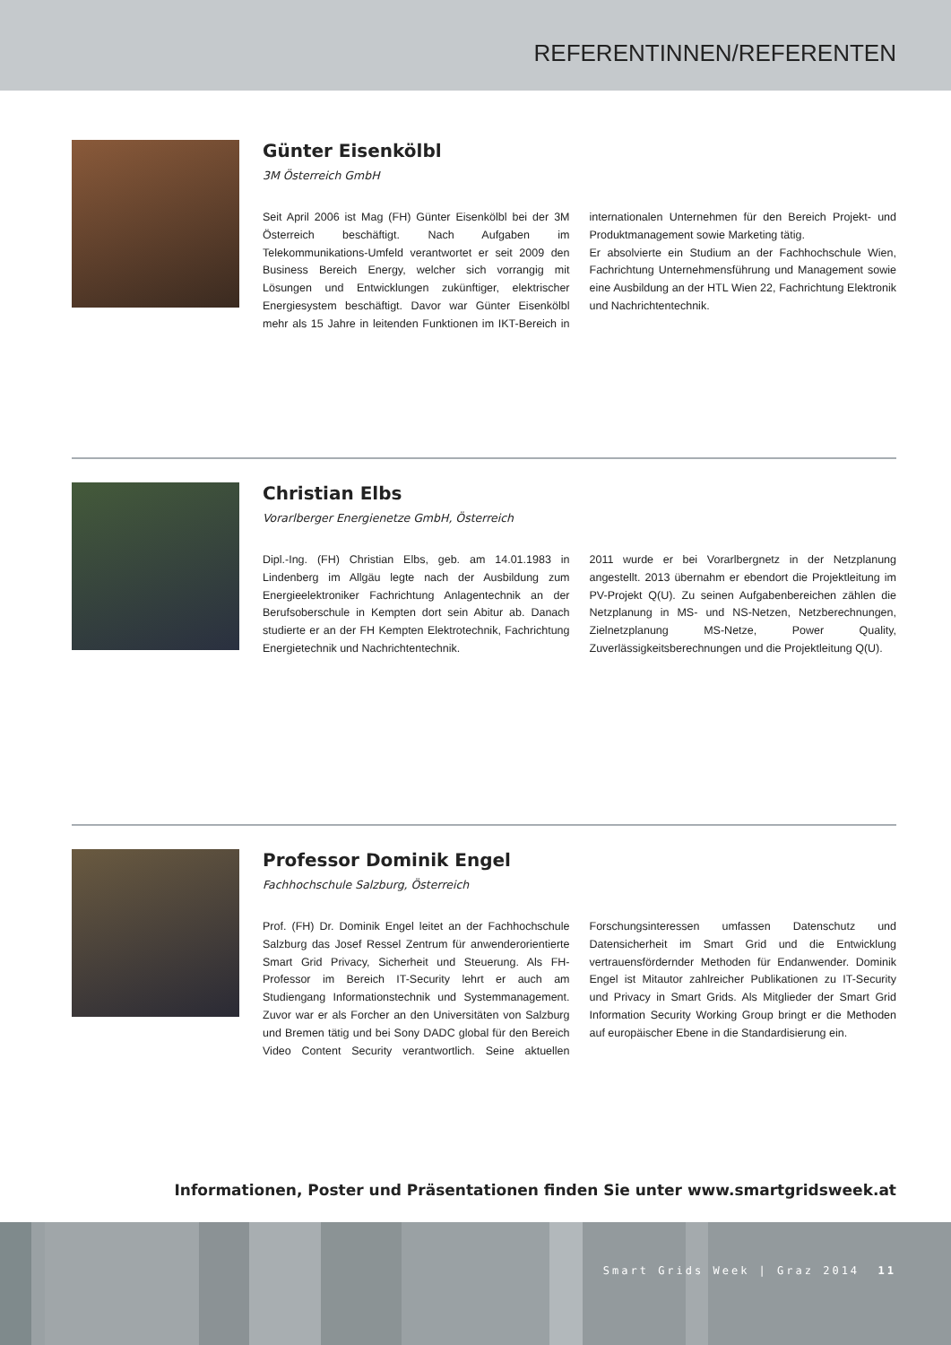REFERENTINNEN/REFERENTEN
Günter Eisenkölbl
3M Österreich GmbH
Seit April 2006 ist Mag (FH) Günter Eisenkölbl bei der 3M Österreich beschäftigt. Nach Aufgaben im Telekommunikations-Umfeld verantwortet er seit 2009 den Business Bereich Energy, welcher sich vorrangig mit Lösungen und Entwicklungen zukünftiger, elektrischer Energiesystem beschäftigt. Davor war Günter Eisenkölbl mehr als 15 Jahre in leitenden Funktionen im IKT-Bereich in internationalen Unternehmen für den Bereich Projekt- und Produktmanagement sowie Marketing tätig.
Er absolvierte ein Studium an der Fachhochschule Wien, Fachrichtung Unternehmensführung und Management sowie eine Ausbildung an der HTL Wien 22, Fachrichtung Elektronik und Nachrichtentechnik.
Christian Elbs
Vorarlberger Energienetze GmbH, Österreich
Dipl.-Ing. (FH) Christian Elbs, geb. am 14.01.1983 in Lindenberg im Allgäu legte nach der Ausbildung zum Energieelektroniker Fachrichtung Anlagentechnik an der Berufsoberschule in Kempten dort sein Abitur ab. Danach studierte er an der FH Kempten Elektrotechnik, Fachrichtung Energietechnik und Nachrichtentechnik.
2011 wurde er bei Vorarlbergnetz in der Netzplanung angestellt. 2013 übernahm er ebendort die Projektleitung im PV-Projekt Q(U). Zu seinen Aufgabenbereichen zählen die Netzplanung in MS- und NS-Netzen, Netzberechnungen, Zielnetzplanung MS-Netze, Power Quality, Zuverlässigkeitsberechnungen und die Projektleitung Q(U).
Professor Dominik Engel
Fachhochschule Salzburg, Österreich
Prof. (FH) Dr. Dominik Engel leitet an der Fachhochschule Salzburg das Josef Ressel Zentrum für anwenderorientierte Smart Grid Privacy, Sicherheit und Steuerung. Als FH-Professor im Bereich IT-Security lehrt er auch am Studiengang Informationstechnik und Systemmanagement. Zuvor war er als Forcher an den Universitäten von Salzburg und Bremen tätig und bei Sony DADC global für den Bereich Video Content Security verantwortlich. Seine aktuellen Forschungsinteressen umfassen Datenschutz und Datensicherheit im Smart Grid und die Entwicklung vertrauensfördernder Methoden für Endanwender. Dominik Engel ist Mitautor zahlreicher Publikationen zu IT-Security und Privacy in Smart Grids. Als Mitglieder der Smart Grid Information Security Working Group bringt er die Methoden auf europäischer Ebene in die Standardisierung ein.
Informationen, Poster und Präsentationen finden Sie unter www.smartgridsweek.at
Smart Grids Week | Graz 2014 11